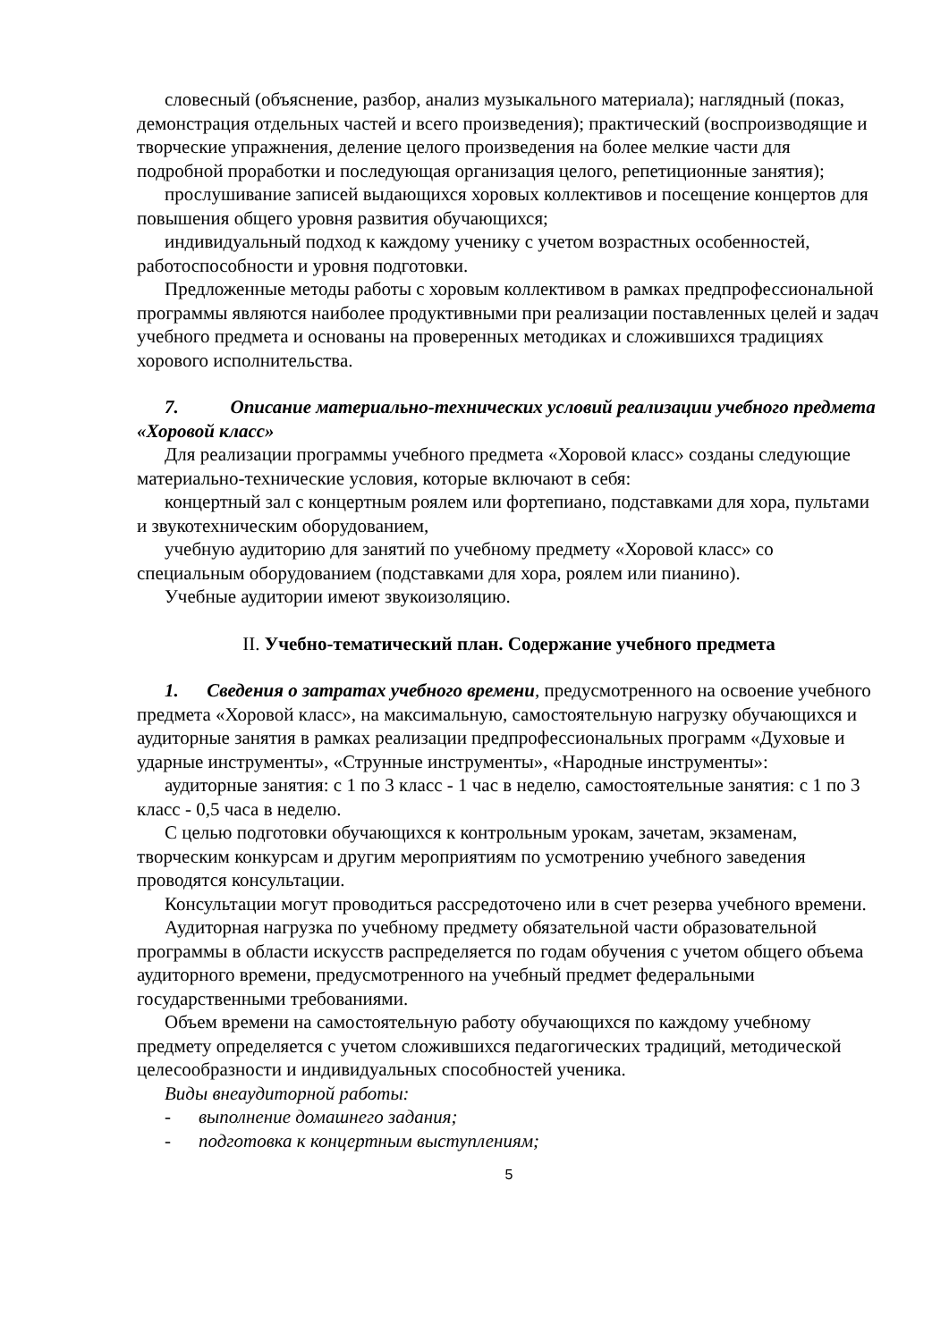словесный (объяснение, разбор, анализ музыкального материала); наглядный (показ, демонстрация отдельных частей и всего произведения); практический (воспроизводящие и творческие упражнения, деление целого произведения на более мелкие части для подробной проработки и последующая организация целого, репетиционные занятия);
прослушивание записей выдающихся хоровых коллективов и посещение концертов для повышения общего уровня развития обучающихся;
индивидуальный подход к каждому ученику с учетом возрастных особенностей, работоспособности и уровня подготовки.
Предложенные методы работы с хоровым коллективом в рамках предпрофессиональной программы являются наиболее продуктивными при реализации поставленных целей и задач учебного предмета и основаны на проверенных методиках и сложившихся традициях хорового исполнительства.
7. Описание материально-технических условий реализации учебного предмета «Хоровой класс»
Для реализации программы учебного предмета «Хоровой класс» созданы следующие материально-технические условия, которые включают в себя:
концертный зал с концертным роялем или фортепиано, подставками для хора, пультами и звукотехническим оборудованием,
учебную аудиторию для занятий по учебному предмету «Хоровой класс» со специальным оборудованием (подставками для хора, роялем или пианино).
Учебные аудитории имеют звукоизоляцию.
II. Учебно-тематический план. Содержание учебного предмета
1. Сведения о затратах учебного времени, предусмотренного на освоение учебного предмета «Хоровой класс», на максимальную, самостоятельную нагрузку обучающихся и аудиторные занятия в рамках реализации предпрофессиональных программ «Духовые и ударные инструменты», «Струнные инструменты», «Народные инструменты»:
аудиторные занятия: с 1 по 3 класс - 1 час в неделю, самостоятельные занятия: с 1 по 3 класс - 0,5 часа в неделю.
С целью подготовки обучающихся к контрольным урокам, зачетам, экзаменам, творческим конкурсам и другим мероприятиям по усмотрению учебного заведения проводятся консультации.
Консультации могут проводиться рассредоточено или в счет резерва учебного времени.
Аудиторная нагрузка по учебному предмету обязательной части образовательной программы в области искусств распределяется по годам обучения с учетом общего объема аудиторного времени, предусмотренного на учебный предмет федеральными государственными требованиями.
Объем времени на самостоятельную работу обучающихся по каждому учебному предмету определяется с учетом сложившихся педагогических традиций, методической целесообразности и индивидуальных способностей ученика.
Виды внеаудиторной работы:
- выполнение домашнего задания;
- подготовка к концертным выступлениям;
5